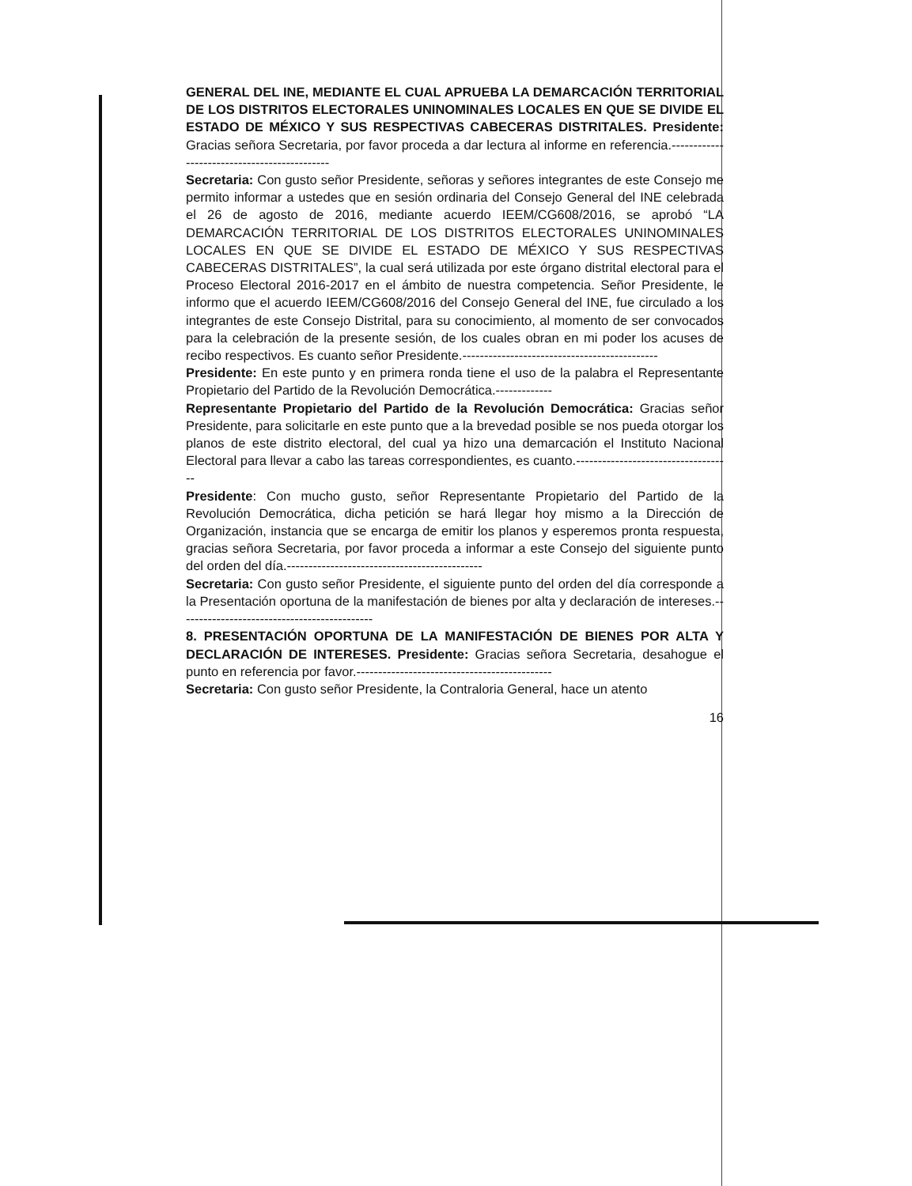GENERAL DEL INE, MEDIANTE EL CUAL APRUEBA LA DEMARCACIÓN TERRITORIAL DE LOS DISTRITOS ELECTORALES UNINOMINALES LOCALES EN QUE SE DIVIDE EL ESTADO DE MÉXICO Y SUS RESPECTIVAS CABECERAS DISTRITALES. Presidente: Gracias señora Secretaria, por favor proceda a dar lectura al informe en referencia.---------------------------------------------
Secretaria: Con gusto señor Presidente, señoras y señores integrantes de este Consejo me permito informar a ustedes que en sesión ordinaria del Consejo General del INE celebrada el 26 de agosto de 2016, mediante acuerdo IEEM/CG608/2016, se aprobó “LA DEMARCACIÓN TERRITORIAL DE LOS DISTRITOS ELECTORALES UNINOMINALES LOCALES EN QUE SE DIVIDE EL ESTADO DE MÉXICO Y SUS RESPECTIVAS CABECERAS DISTRITALES”, la cual será utilizada por este órgano distrital electoral para el Proceso Electoral 2016-2017 en el ámbito de nuestra competencia. Señor Presidente, le informo que el acuerdo IEEM/CG608/2016 del Consejo General del INE, fue circulado a los integrantes de este Consejo Distrital, para su conocimiento, al momento de ser convocados para la celebración de la presente sesión, de los cuales obran en mi poder los acuses de recibo respectivos. Es cuanto señor Presidente.---------------------------------------------
Presidente: En este punto y en primera ronda tiene el uso de la palabra el Representante Propietario del Partido de la Revolución Democrática.-------------
Representante Propietario del Partido de la Revolución Democrática: Gracias señor Presidente, para solicitarle en este punto que a la brevedad posible se nos pueda otorgar los planos de este distrito electoral, del cual ya hizo una demarcación el Instituto Nacional Electoral para llevar a cabo las tareas correspondientes, es cuanto.------------------------------------
Presidente: Con mucho gusto, señor Representante Propietario del Partido de la Revolución Democrática, dicha petición se hará llegar hoy mismo a la Dirección de Organización, instancia que se encarga de emitir los planos y esperemos pronta respuesta, gracias señora Secretaria, por favor proceda a informar a este Consejo del siguiente punto del orden del día.---------------------------------------------
Secretaria: Con gusto señor Presidente, el siguiente punto del orden del día corresponde a la Presentación oportuna de la manifestación de bienes por alta y declaración de intereses.---------------------------------------------
8. PRESENTACIÓN OPORTUNA DE LA MANIFESTACIÓN DE BIENES POR ALTA Y DECLARACIÓN DE INTERESES. Presidente: Gracias señora Secretaria, desahogue el punto en referencia por favor.---------------------------------------------
Secretaria: Con gusto señor Presidente, la Contraloria General, hace un atento
16